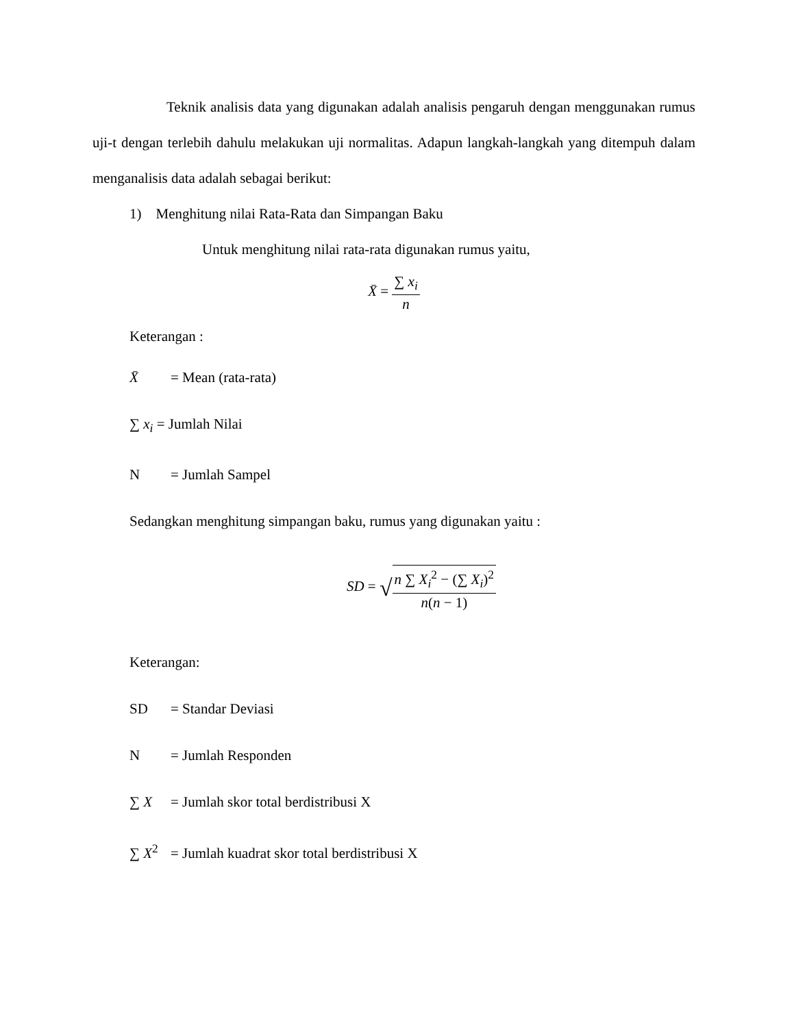Teknik analisis data yang digunakan adalah analisis pengaruh dengan menggunakan rumus uji-t dengan terlebih dahulu melakukan uji normalitas. Adapun langkah-langkah yang ditempuh dalam menganalisis data adalah sebagai berikut:
1) Menghitung nilai Rata-Rata dan Simpangan Baku
Untuk menghitung nilai rata-rata digunakan rumus yaitu,
X̄ = ∑ x<sub>i</sub> n
Keterangan :
X̄ = Mean (rata-rata)
∑ x<sub>i</sub> = Jumlah Nilai
N = Jumlah Sampel
Sedangkan menghitung simpangan baku, rumus yang digunakan yaitu :
SD = √n ∑ X<sub>i</sub><sup>2</sup> − (∑ X<sub>i</sub>)<sup>2</sup> n(n − 1)
Keterangan:
SD = Standar Deviasi
N = Jumlah Responden
∑ X = Jumlah skor total berdistribusi X
∑ X<sup>2</sup> = Jumlah kuadrat skor total berdistribusi X